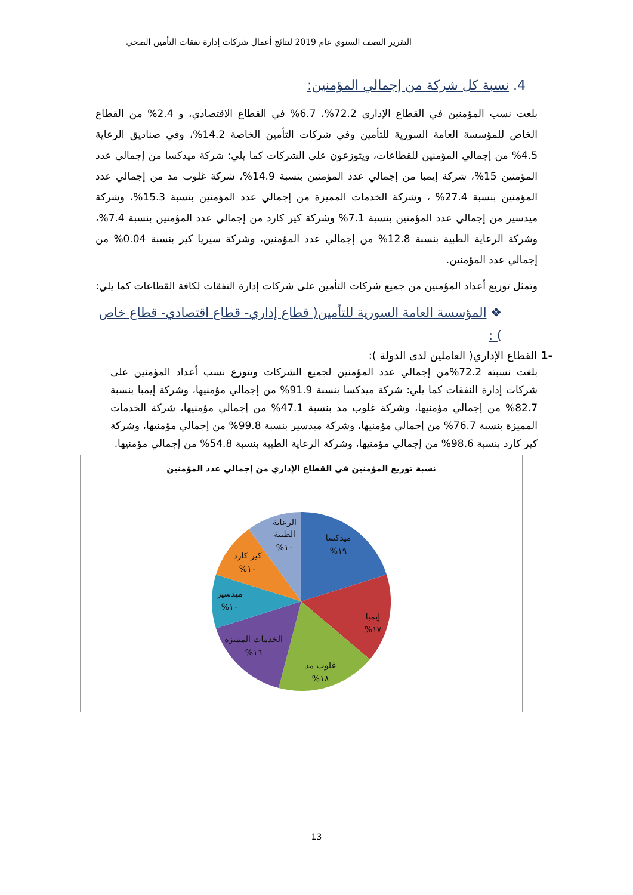التقرير النصف السنوي عام 2019 لنتائج أعمال شركات إدارة نفقات التأمين الصحي
4. نسبة كل شركة من إجمالي المؤمنين:
بلغت نسب المؤمنين في القطاع الإداري 72.2%، 6.7% في القطاع الاقتصادي، و 2.4% من القطاع الخاص للمؤسسة العامة السورية للتأمين وفي شركات التأمين الخاصة 14.2%، وفي صناديق الرعاية 4.5% من إجمالي المؤمنين للقطاعات، ويتوزعون على الشركات كما يلي: شركة ميدكسا من إجمالي عدد المؤمنين 15%، شركة إيمبا من إجمالي عدد المؤمنين بنسبة 14.9%، شركة غلوب مد من إجمالي عدد المؤمنين بنسبة 27.4% ، وشركة الخدمات المميزة من إجمالي عدد المؤمنين بنسبة 15.3%، وشركة ميدسير من إجمالي عدد المؤمنين بنسبة 7.1% وشركة كير كارد من إجمالي عدد المؤمنين بنسبة 7.4%، وشركة الرعاية الطبية بنسبة 12.8% من إجمالي عدد المؤمنين، وشركة سيريا كير بنسبة 0.04% من إجمالي عدد المؤمنين.
وتمثل توزيع أعداد المؤمنين من جميع شركات التأمين على شركات إدارة النفقات لكافة القطاعات كما يلي:
❖ المؤسسة العامة السورية للتأمين( قطاع إداري- قطاع اقتصادي- قطاع خاص ) :
-1 القطاع الإداري( العاملين لدى الدولة ):
بلغت نسبته 72.2%من إجمالي عدد المؤمنين لجميع الشركات وتتوزع نسب أعداد المؤمنين على شركات إدارة النفقات كما يلي: شركة ميدكسا بنسبة 91.9% من إجمالي مؤمنيها، وشركة إيمبا بنسبة 82.7% من إجمالي مؤمنيها، وشركة غلوب مد بنسبة 47.1% من إجمالي مؤمنيها، شركة الخدمات المميزة بنسبة 76.7% من إجمالي مؤمنيها، وشركة ميدسير بنسبة 99.8% من إجمالي مؤمنيها، وشركة كير كارد بنسبة 98.6% من إجمالي مؤمنيها، وشركة الرعاية الطبية بنسبة 54.8% من إجمالي مؤمنيها.
نسبة توزيع المؤمنين في القطاع الإداري من إجمالي عدد المؤمنين
ميدكسا
١٩%
إيمبا
١٧%
غلوب مد
١٨%
الخدمات المميزة
١٦%
ميدسير
١٠%
كير كارد
١٠%
الرعاية
الطبية
١٠%
13